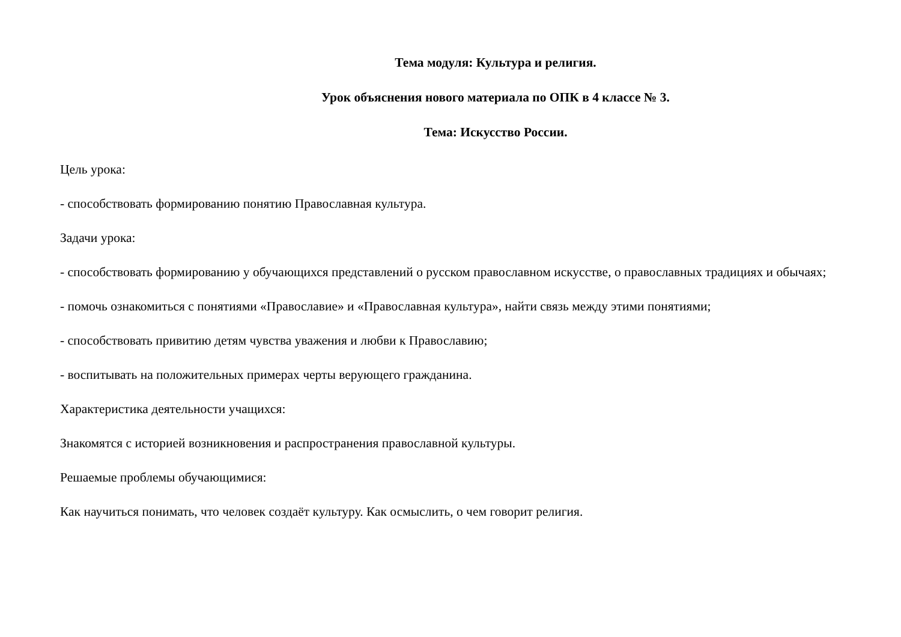Тема модуля: Культура и религия.
Урок объяснения нового материала по ОПК в 4 классе № 3.
Тема: Искусство России.
Цель урока:
- способствовать формированию понятию Православная культура.
Задачи урока:
- способствовать формированию у обучающихся представлений о русском православном искусстве, о православных традициях и обычаях;
- помочь ознакомиться с понятиями «Православие» и «Православная культура», найти связь между этими понятиями;
- способствовать привитию детям чувства уважения и любви к Православию;
- воспитывать на положительных примерах черты верующего гражданина.
Характеристика деятельности учащихся:
Знакомятся с историей возникновения и распространения православной культуры.
Решаемые проблемы обучающимися:
Как научиться понимать, что человек создаёт культуру. Как осмыслить, о чем говорит религия.